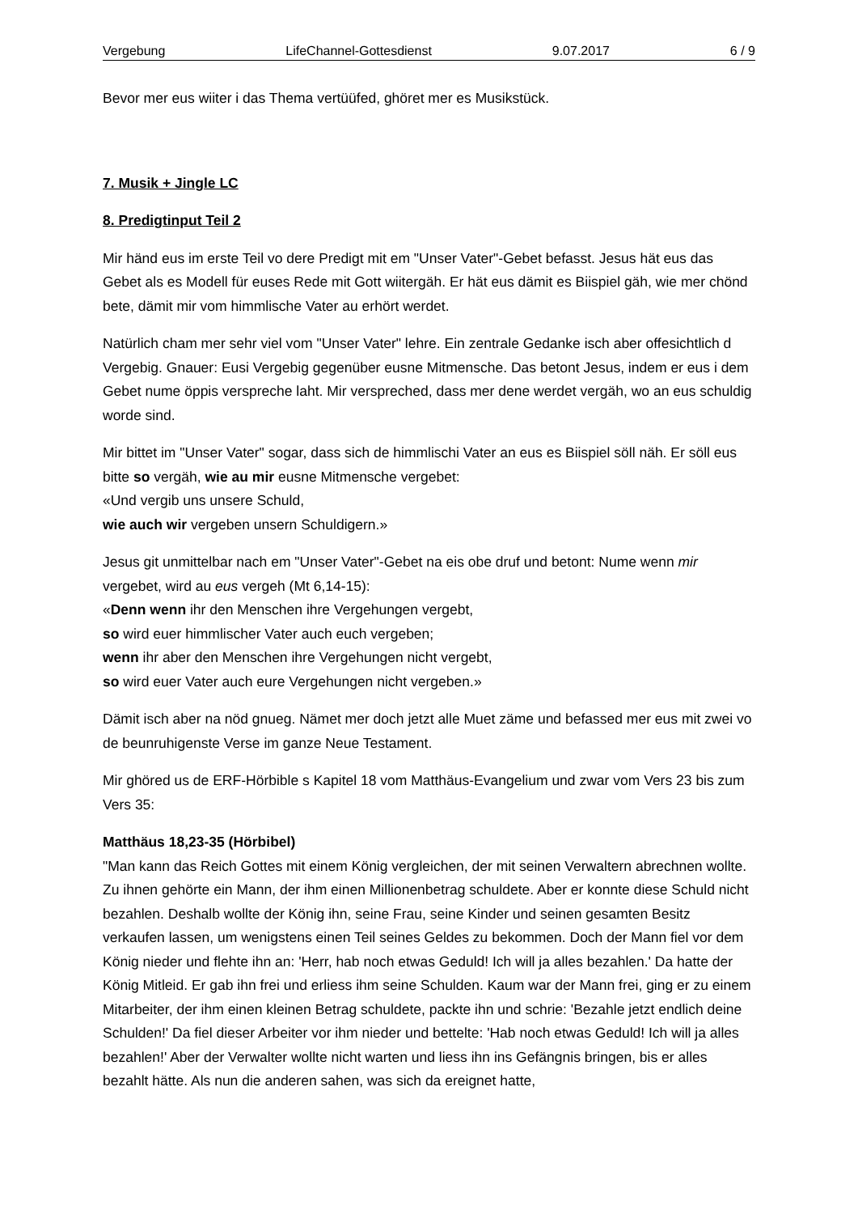Vergebung LifeChannel-Gottesdienst 9.07.2017 6 / 9
Bevor mer eus wiiter i das Thema vertüüfed, ghöret mer es Musikstück.
7. Musik + Jingle LC
8. Predigtinput Teil 2
Mir händ eus im erste Teil vo dere Predigt mit em "Unser Vater"-Gebet befasst. Jesus hät eus das Gebet als es Modell für euses Rede mit Gott wiitergäh. Er hät eus dämit es Biispiel gäh, wie mer chönd bete, dämit mir vom himmlische Vater au erhört werdet.
Natürlich cham mer sehr viel vom "Unser Vater" lehre. Ein zentrale Gedanke isch aber offesichtlich d Vergebig. Gnauer: Eusi Vergebig gegenüber eusne Mitmensche. Das betont Jesus, indem er eus i dem Gebet nume öppis verspreche laht. Mir verspreched, dass mer dene werdet vergäh, wo an eus schuldig worde sind.
Mir bittet im "Unser Vater" sogar, dass sich de himmlischi Vater an eus es Biispiel söll näh. Er söll eus bitte so vergäh, wie au mir eusne Mitmensche vergebet:
«Und vergib uns unsere Schuld,
wie auch wir vergeben unsern Schuldigern.»
Jesus git unmittelbar nach em "Unser Vater"-Gebet na eis obe druf und betont: Nume wenn mir vergebet, wird au eus vergeh (Mt 6,14-15):
«Denn wenn ihr den Menschen ihre Vergehungen vergebt,
so wird euer himmlischer Vater auch euch vergeben;
wenn ihr aber den Menschen ihre Vergehungen nicht vergebt,
so wird euer Vater auch eure Vergehungen nicht vergeben.»
Dämit isch aber na nöd gnueg. Nämet mer doch jetzt alle Muet zäme und befassed mer eus mit zwei vo de beunruhigenste Verse im ganze Neue Testament.
Mir ghöred us de ERF-Hörbible s Kapitel 18 vom Matthäus-Evangelium und zwar vom Vers 23 bis zum Vers 35:
Matthäus 18,23-35 (Hörbibel)
"Man kann das Reich Gottes mit einem König vergleichen, der mit seinen Verwaltern abrechnen wollte. Zu ihnen gehörte ein Mann, der ihm einen Millionenbetrag schuldete. Aber er konnte diese Schuld nicht bezahlen. Deshalb wollte der König ihn, seine Frau, seine Kinder und seinen gesamten Besitz verkaufen lassen, um wenigstens einen Teil seines Geldes zu bekommen. Doch der Mann fiel vor dem König nieder und flehte ihn an: 'Herr, hab noch etwas Geduld! Ich will ja alles bezahlen.' Da hatte der König Mitleid. Er gab ihn frei und erliess ihm seine Schulden. Kaum war der Mann frei, ging er zu einem Mitarbeiter, der ihm einen kleinen Betrag schuldete, packte ihn und schrie: 'Bezahle jetzt endlich deine Schulden!' Da fiel dieser Arbeiter vor ihm nieder und bettelte: 'Hab noch etwas Geduld! Ich will ja alles bezahlen!' Aber der Verwalter wollte nicht warten und liess ihn ins Gefängnis bringen, bis er alles bezahlt hätte. Als nun die anderen sahen, was sich da ereignet hatte,